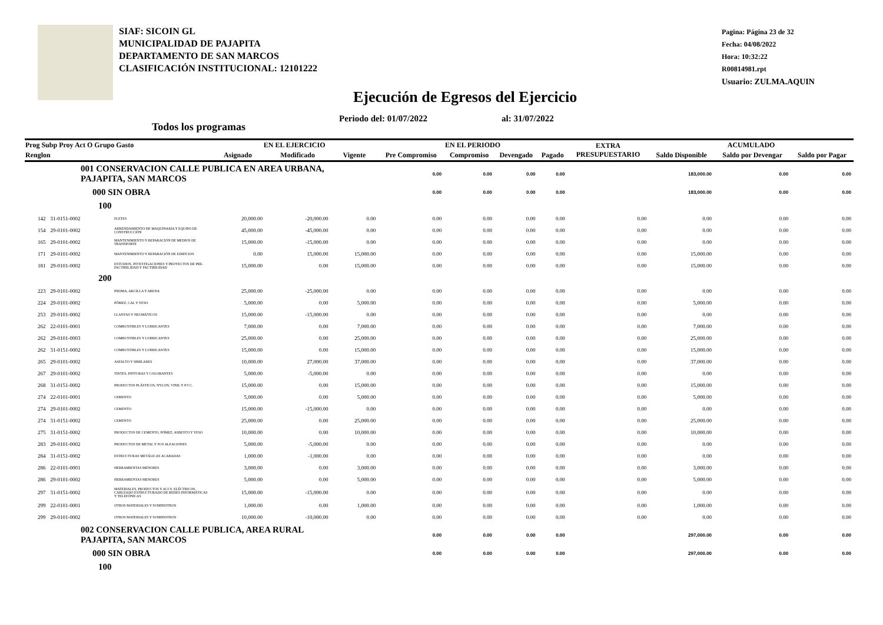SIAF: SICOIN GL
MUNICIPALIDAD DE PAJAPITA
DEPARTAMENTO DE SAN MARCOS
CLASIFICACIÓN INSTITUCIONAL: 12101222
Pagina: Página 23 de 32
Fecha: 04/08/2022
Hora: 10:32:22
R00814981.rpt
Usuario: ZULMA.AQUIN
Ejecución de Egresos del Ejercicio
Periodo del: 01/07/2022 al: 31/07/2022
Todos los programas
| Prog Subp Proy Act O Grupo Gasto | | | EN EL EJERCICIO | | | EN EL PERIODO | | | | EXTRA PRESUPUESTARIO | ACUMULADO | | |
| --- | --- | --- | --- | --- | --- | --- | --- | --- | --- | --- | --- | --- | --- |
| Renglon | | | Asignado | Modificado | Vigente | Pre Compromiso | Compromiso | Devengado | Pagado | | Saldo Disponible | Saldo por Devengar | Saldo por Pagar |
| 001 CONSERVACION CALLE PUBLICA EN AREA URBANA, PAJAPITA, SAN MARCOS | | | | | | 0.00 | 0.00 | 0.00 | 0.00 | | 183,000.00 | 0.00 | 0.00 |
| 000 SIN OBRA | | | | | | 0.00 | 0.00 | 0.00 | 0.00 | | 183,000.00 | 0.00 | 0.00 |
| 100 | | | | | | | | | | | | | |
| 142 | 31-0151-0002 | FLETES | 20,000.00 | -20,000.00 | 0.00 | 0.00 | 0.00 | 0.00 | 0.00 | 0.00 | 0.00 | 0.00 | 0.00 |
| 154 | 29-0101-0002 | ARRENDAMIENTO DE MAQUINARIA Y EQUIPO DE CONSTRUCCIÓN | 45,000.00 | -45,000.00 | 0.00 | 0.00 | 0.00 | 0.00 | 0.00 | 0.00 | 0.00 | 0.00 | 0.00 |
| 165 | 29-0101-0002 | MANTENIMIENTO Y REPARACIÓN DE MEDIOS DE TRANSPORTE | 15,000.00 | -15,000.00 | 0.00 | 0.00 | 0.00 | 0.00 | 0.00 | 0.00 | 0.00 | 0.00 | 0.00 |
| 171 | 29-0101-0002 | MANTENIMIENTO Y REPARACIÓN DE EDIFICIOS | 0.00 | 15,000.00 | 15,000.00 | 0.00 | 0.00 | 0.00 | 0.00 | 0.00 | 15,000.00 | 0.00 | 0.00 |
| 181 | 29-0101-0002 | ESTUDIOS, INVESTIGACIONES Y PROYECTOS DE PRE-FACTIBILIDAD Y FACTIBILIDAD | 15,000.00 | 0.00 | 15,000.00 | 0.00 | 0.00 | 0.00 | 0.00 | 0.00 | 15,000.00 | 0.00 | 0.00 |
| 200 | | | | | | | | | | | | | |
| 223 | 29-0101-0002 | PIEDRA, ARCILLA Y ARENA | 25,000.00 | -25,000.00 | 0.00 | 0.00 | 0.00 | 0.00 | 0.00 | 0.00 | 0.00 | 0.00 | 0.00 |
| 224 | 29-0101-0002 | PÓMEZ, CAL Y YESO | 5,000.00 | 0.00 | 5,000.00 | 0.00 | 0.00 | 0.00 | 0.00 | 0.00 | 5,000.00 | 0.00 | 0.00 |
| 253 | 29-0101-0002 | LLANTAS Y NEUMÁTICOS | 15,000.00 | -15,000.00 | 0.00 | 0.00 | 0.00 | 0.00 | 0.00 | 0.00 | 0.00 | 0.00 | 0.00 |
| 262 | 22-0101-0001 | COMBUSTIBLES Y LUBRICANTES | 7,000.00 | 0.00 | 7,000.00 | 0.00 | 0.00 | 0.00 | 0.00 | 0.00 | 7,000.00 | 0.00 | 0.00 |
| 262 | 29-0101-0003 | COMBUSTIBLES Y LUBRICANTES | 25,000.00 | 0.00 | 25,000.00 | 0.00 | 0.00 | 0.00 | 0.00 | 0.00 | 25,000.00 | 0.00 | 0.00 |
| 262 | 31-0151-0002 | COMBUSTIBLES Y LUBRICANTES | 15,000.00 | 0.00 | 15,000.00 | 0.00 | 0.00 | 0.00 | 0.00 | 0.00 | 15,000.00 | 0.00 | 0.00 |
| 265 | 29-0101-0002 | ASFALTO Y SIMILARES | 10,000.00 | 27,000.00 | 37,000.00 | 0.00 | 0.00 | 0.00 | 0.00 | 0.00 | 37,000.00 | 0.00 | 0.00 |
| 267 | 29-0101-0002 | TINTES, PINTURAS Y COLORANTES | 5,000.00 | -5,000.00 | 0.00 | 0.00 | 0.00 | 0.00 | 0.00 | 0.00 | 0.00 | 0.00 | 0.00 |
| 268 | 31-0151-0002 | PRODUCTOS PLÁSTICOS, NYLON, VINIL Y P.V.C. | 15,000.00 | 0.00 | 15,000.00 | 0.00 | 0.00 | 0.00 | 0.00 | 0.00 | 15,000.00 | 0.00 | 0.00 |
| 274 | 22-0101-0001 | CEMENTO | 5,000.00 | 0.00 | 5,000.00 | 0.00 | 0.00 | 0.00 | 0.00 | 0.00 | 5,000.00 | 0.00 | 0.00 |
| 274 | 29-0101-0002 | CEMENTO | 15,000.00 | -15,000.00 | 0.00 | 0.00 | 0.00 | 0.00 | 0.00 | 0.00 | 0.00 | 0.00 | 0.00 |
| 274 | 31-0151-0002 | CEMENTO | 25,000.00 | 0.00 | 25,000.00 | 0.00 | 0.00 | 0.00 | 0.00 | 0.00 | 25,000.00 | 0.00 | 0.00 |
| 275 | 31-0151-0002 | PRODUCTOS DE CEMENTO, PÓMEZ, ASBESTO Y YESO | 10,000.00 | 0.00 | 10,000.00 | 0.00 | 0.00 | 0.00 | 0.00 | 0.00 | 10,000.00 | 0.00 | 0.00 |
| 283 | 29-0101-0002 | PRODUCTOS DE METAL Y SUS ALEACIONES | 5,000.00 | -5,000.00 | 0.00 | 0.00 | 0.00 | 0.00 | 0.00 | 0.00 | 0.00 | 0.00 | 0.00 |
| 284 | 31-0151-0002 | ESTRUCTURAS METÁLICAS ACABADAS | 1,000.00 | -1,000.00 | 0.00 | 0.00 | 0.00 | 0.00 | 0.00 | 0.00 | 0.00 | 0.00 | 0.00 |
| 286 | 22-0101-0001 | HERRAMIENTAS MENORES | 3,000.00 | 0.00 | 3,000.00 | 0.00 | 0.00 | 0.00 | 0.00 | 0.00 | 3,000.00 | 0.00 | 0.00 |
| 286 | 29-0101-0002 | HERRAMIENTAS MENORES | 5,000.00 | 0.00 | 5,000.00 | 0.00 | 0.00 | 0.00 | 0.00 | 0.00 | 5,000.00 | 0.00 | 0.00 |
| 297 | 31-0151-0002 | MATERIALES, PRODUCTOS Y ACCS. ELÉCTRICOS, CABLEADO ESTRUCTURADO DE REDES INFORMÁTICAS Y TELEFÓNICAS | 15,000.00 | -15,000.00 | 0.00 | 0.00 | 0.00 | 0.00 | 0.00 | 0.00 | 0.00 | 0.00 | 0.00 |
| 299 | 22-0101-0001 | OTROS MATERIALES Y SUMINISTROS | 1,000.00 | 0.00 | 1,000.00 | 0.00 | 0.00 | 0.00 | 0.00 | 0.00 | 1,000.00 | 0.00 | 0.00 |
| 299 | 29-0101-0002 | OTROS MATERIALES Y SUMINISTROS | 10,000.00 | -10,000.00 | 0.00 | 0.00 | 0.00 | 0.00 | 0.00 | 0.00 | 0.00 | 0.00 | 0.00 |
| 002 CONSERVACION CALLE PUBLICA, AREA RURAL PAJAPITA, SAN MARCOS | | | | | | 0.00 | 0.00 | 0.00 | 0.00 | | 297,000.00 | 0.00 | 0.00 |
| 000 SIN OBRA | | | | | | 0.00 | 0.00 | 0.00 | 0.00 | | 297,000.00 | 0.00 | 0.00 |
| 100 | | | | | | | | | | | | | |